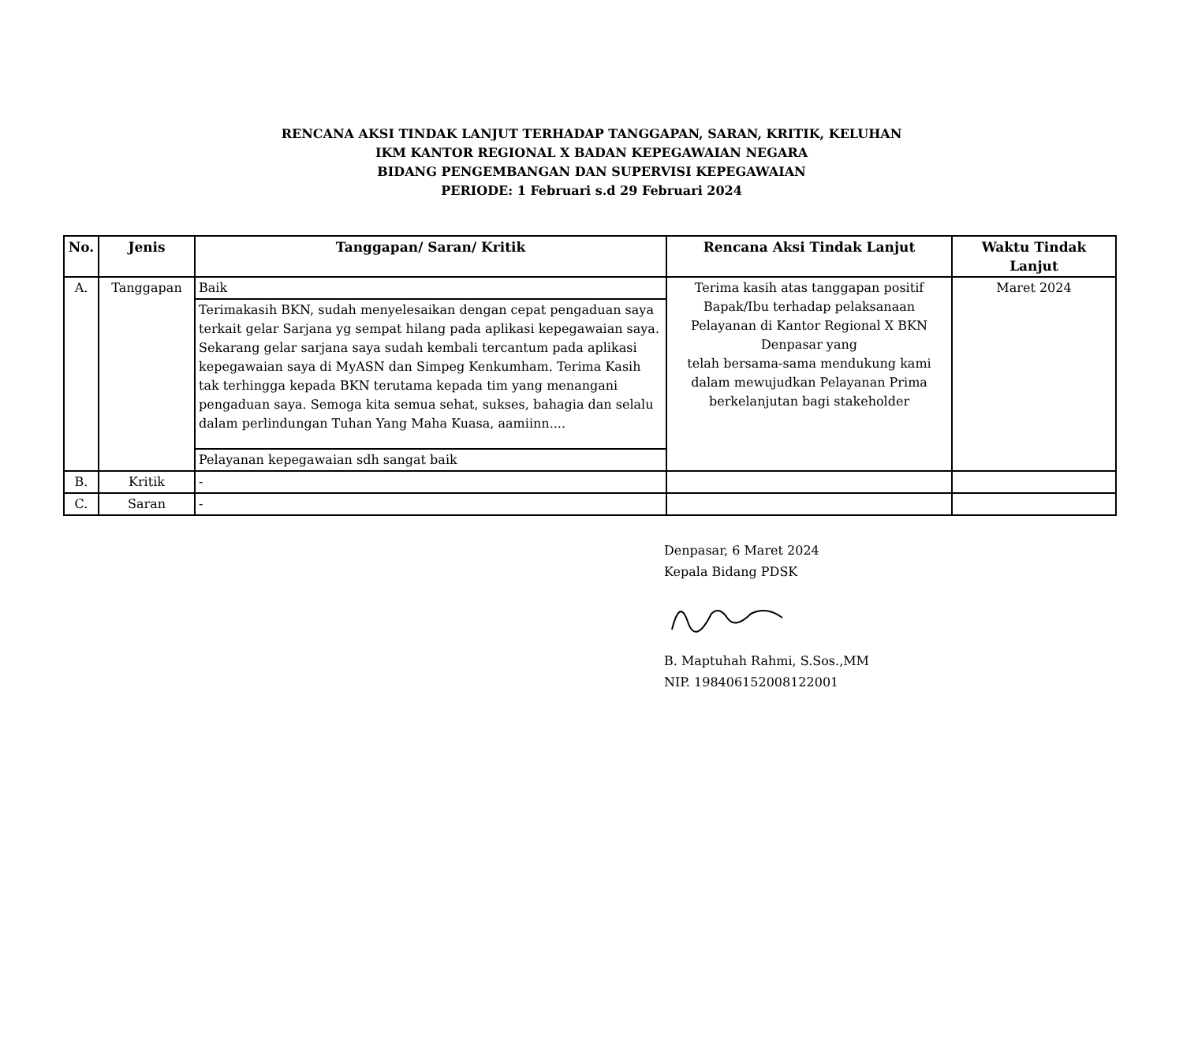RENCANA AKSI TINDAK LANJUT TERHADAP TANGGAPAN, SARAN, KRITIK, KELUHAN
IKM KANTOR REGIONAL X BADAN KEPEGAWAIAN NEGARA
BIDANG PENGEMBANGAN DAN SUPERVISI KEPEGAWAIAN
PERIODE: 1 Februari s.d 29 Februari 2024
| No. | Jenis | Tanggapan/ Saran/ Kritik | Rencana Aksi Tindak Lanjut | Waktu Tindak Lanjut |
| --- | --- | --- | --- | --- |
| A. | Tanggapan | Baik | Terima kasih atas tanggapan positif Bapak/Ibu terhadap pelaksanaan Pelayanan di Kantor Regional X BKN Denpasar yang telah bersama-sama mendukung kami dalam mewujudkan Pelayanan Prima berkelanjutan bagi stakeholder | Maret 2024 |
| | | Terimakasih BKN, sudah menyelesaikan dengan cepat pengaduan saya terkait gelar Sarjana yg sempat hilang pada aplikasi kepegawaian saya. Sekarang gelar sarjana saya sudah kembali tercantum pada aplikasi kepegawaian saya di MyASN dan Simpeg Kenkumham. Terima Kasih tak terhingga kepada BKN terutama kepada tim yang menangani pengaduan saya. Semoga kita semua sehat, sukses, bahagia dan selalu dalam perlindungan Tuhan Yang Maha Kuasa, aamiinn.... | | |
| | | Pelayanan kepegawaian sdh sangat baik | | |
| B. | Kritik | - | | |
| C. | Saran | - | | |
Denpasar, 6 Maret 2024
Kepala Bidang PDSK
B. Maptuhah Rahmi, S.Sos.,MM
NIP. 198406152008122001